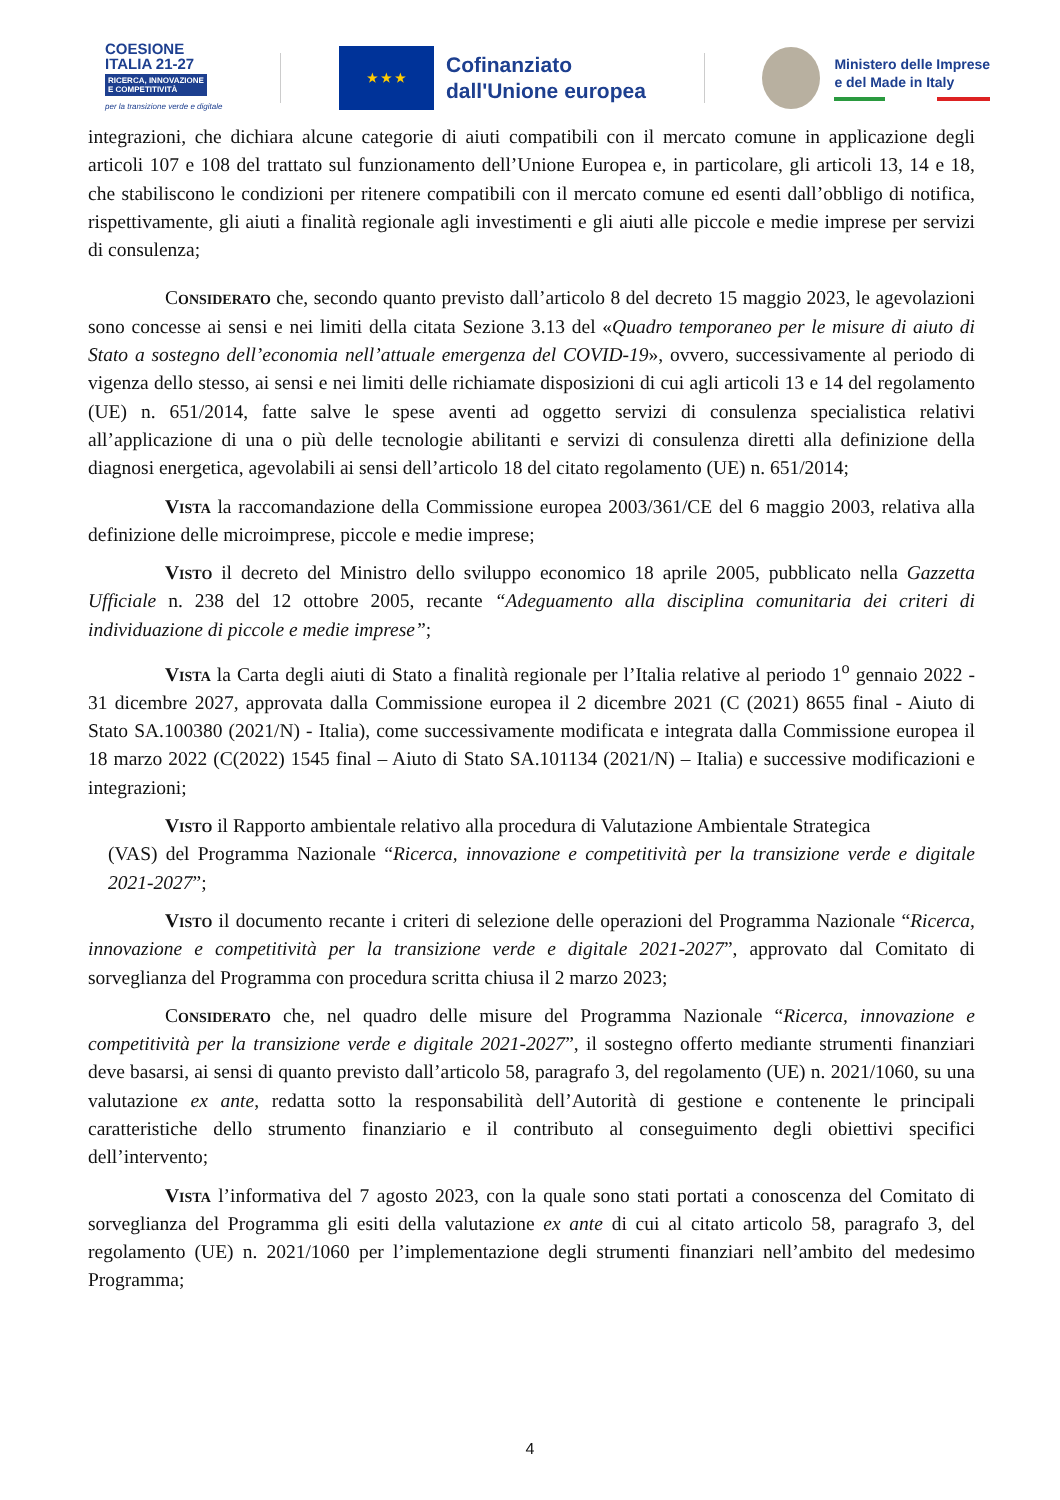COESIONE
ITALIA 21-27
RICERCA, INNOVAZIONE
E COMPETITIVITÀ
per la transizione verde e digitale
★ ★ ★
Cofinanziato
dall'Unione europea
Ministero delle Imprese
e del Made in Italy
integrazioni, che dichiara alcune categorie di aiuti compatibili con il mercato comune in applicazione degli articoli 107 e 108 del trattato sul funzionamento dell’Unione Europea e, in particolare, gli articoli 13, 14 e 18, che stabiliscono le condizioni per ritenere compatibili con il mercato comune ed esenti dall’obbligo di notifica, rispettivamente, gli aiuti a finalità regionale agli investimenti e gli aiuti alle piccole e medie imprese per servizi di consulenza;
Considerato che, secondo quanto previsto dall’articolo 8 del decreto 15 maggio 2023, le agevolazioni sono concesse ai sensi e nei limiti della citata Sezione 3.13 del «Quadro temporaneo per le misure di aiuto di Stato a sostegno dell’economia nell’attuale emergenza del COVID-19», ovvero, successivamente al periodo di vigenza dello stesso, ai sensi e nei limiti delle richiamate disposizioni di cui agli articoli 13 e 14 del regolamento (UE) n. 651/2014, fatte salve le spese aventi ad oggetto servizi di consulenza specialistica relativi all’applicazione di una o più delle tecnologie abilitanti e servizi di consulenza diretti alla definizione della diagnosi energetica, agevolabili ai sensi dell’articolo 18 del citato regolamento (UE) n. 651/2014;
Vista la raccomandazione della Commissione europea 2003/361/CE del 6 maggio 2003, relativa alla definizione delle microimprese, piccole e medie imprese;
Visto il decreto del Ministro dello sviluppo economico 18 aprile 2005, pubblicato nella Gazzetta Ufficiale n. 238 del 12 ottobre 2005, recante “Adeguamento alla disciplina comunitaria dei criteri di individuazione di piccole e medie imprese”;
Vista la Carta degli aiuti di Stato a finalità regionale per l’Italia relative al periodo 1<sup>o</sup> gennaio 2022 - 31 dicembre 2027, approvata dalla Commissione europea il 2 dicembre 2021 (C (2021) 8655 final - Aiuto di Stato SA.100380 (2021/N) - Italia), come successivamente modificata e integrata dalla Commissione europea il 18 marzo 2022 (C(2022) 1545 final – Aiuto di Stato SA.101134 (2021/N) – Italia) e successive modificazioni e integrazioni;
Visto il Rapporto ambientale relativo alla procedura di Valutazione Ambientale Strategica
(VAS) del Programma Nazionale “Ricerca, innovazione e competitività per la transizione verde e digitale 2021-2027”;
Visto il documento recante i criteri di selezione delle operazioni del Programma Nazionale “Ricerca, innovazione e competitività per la transizione verde e digitale 2021-2027”, approvato dal Comitato di sorveglianza del Programma con procedura scritta chiusa il 2 marzo 2023;
Considerato che, nel quadro delle misure del Programma Nazionale “Ricerca, innovazione e competitività per la transizione verde e digitale 2021-2027”, il sostegno offerto mediante strumenti finanziari deve basarsi, ai sensi di quanto previsto dall’articolo 58, paragrafo 3, del regolamento (UE) n. 2021/1060, su una valutazione ex ante, redatta sotto la responsabilità dell’Autorità di gestione e contenente le principali caratteristiche dello strumento finanziario e il contributo al conseguimento degli obiettivi specifici dell’intervento;
Vista l’informativa del 7 agosto 2023, con la quale sono stati portati a conoscenza del Comitato di sorveglianza del Programma gli esiti della valutazione ex ante di cui al citato articolo 58, paragrafo 3, del regolamento (UE) n. 2021/1060 per l’implementazione degli strumenti finanziari nell’ambito del medesimo Programma;
4